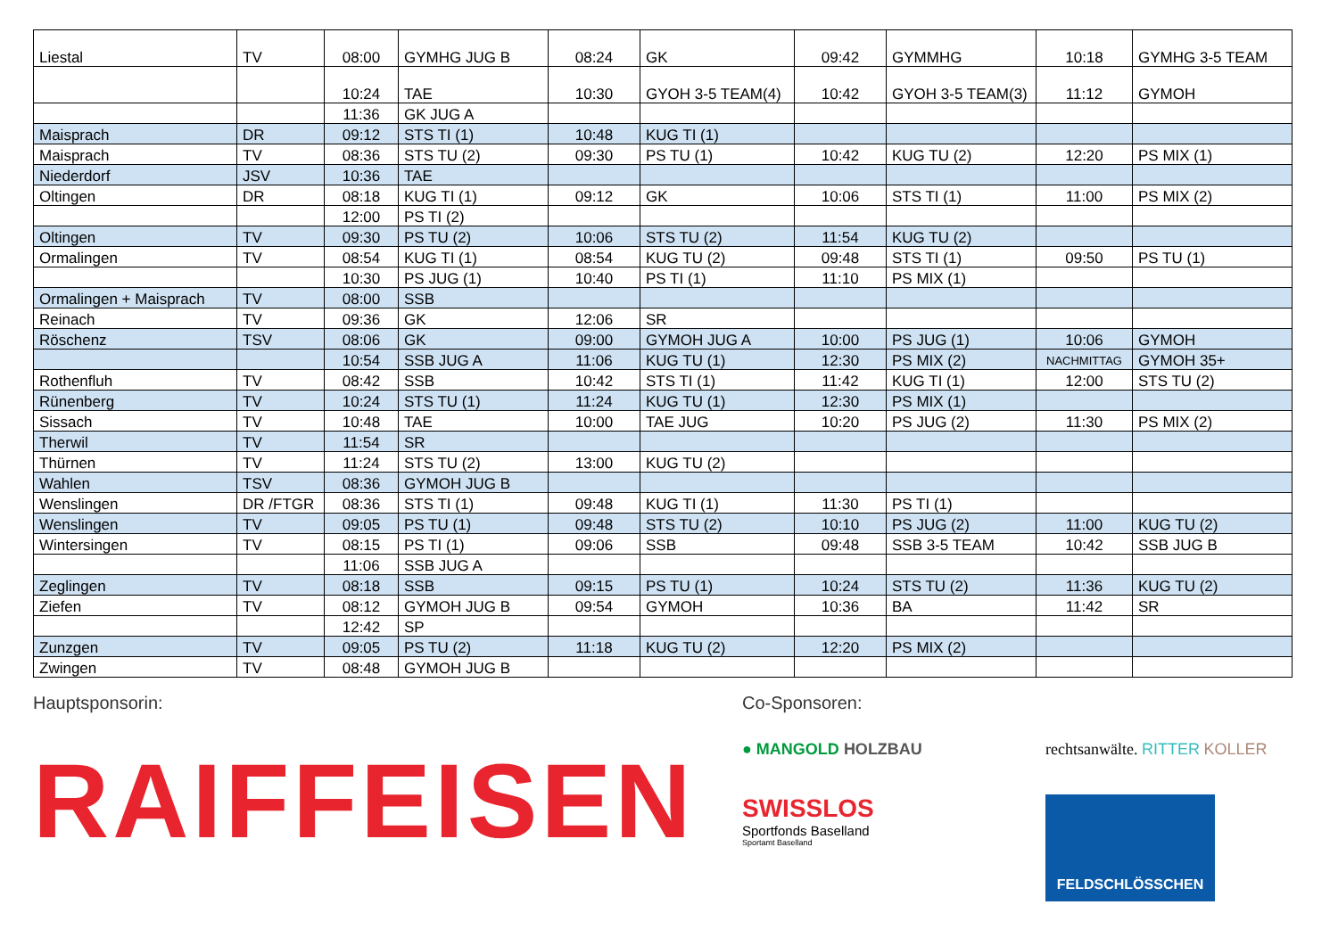| Liestal | TV | 08:00 | GYMHG JUG B | 08:24 | GK | 09:42 | GYMMHG | 10:18 | GYMHG 3-5 TEAM |
| | | 10:24 | TAE | 10:30 | GYOH 3-5 TEAM(4) | 10:42 | GYOH 3-5 TEAM(3) | 11:12 | GYMOH |
| | | 11:36 | GK JUG A | | | | | | |
| Maisprach | DR | 09:12 | STS TI (1) | 10:48 | KUG TI (1) | | | | |
| Maisprach | TV | 08:36 | STS TU (2) | 09:30 | PS TU (1) | 10:42 | KUG TU (2) | 12:20 | PS MIX (1) |
| Niederdorf | JSV | 10:36 | TAE | | | | | | |
| Oltingen | DR | 08:18 | KUG TI (1) | 09:12 | GK | 10:06 | STS TI (1) | 11:00 | PS MIX (2) |
| | | 12:00 | PS TI (2) | | | | | | |
| Oltingen | TV | 09:30 | PS TU (2) | 10:06 | STS TU (2) | 11:54 | KUG TU (2) | | |
| Ormalingen | TV | 08:54 | KUG TI (1) | 08:54 | KUG TU (2) | 09:48 | STS TI (1) | 09:50 | PS TU (1) |
| | | 10:30 | PS JUG (1) | 10:40 | PS TI (1) | 11:10 | PS MIX (1) | | |
| Ormalingen + Maisprach | TV | 08:00 | SSB | | | | | | |
| Reinach | TV | 09:36 | GK | 12:06 | SR | | | | |
| Röschenz | TSV | 08:06 | GK | 09:00 | GYMOH JUG A | 10:00 | PS JUG (1) | 10:06 | GYMOH |
| | | 10:54 | SSB JUG A | 11:06 | KUG TU (1) | 12:30 | PS MIX (2) | NACHMITTAG | GYMOH 35+ |
| Rothenfluh | TV | 08:42 | SSB | 10:42 | STS TI (1) | 11:42 | KUG TI (1) | 12:00 | STS TU (2) |
| Rünenberg | TV | 10:24 | STS TU (1) | 11:24 | KUG TU (1) | 12:30 | PS MIX (1) | | |
| Sissach | TV | 10:48 | TAE | 10:00 | TAE JUG | 10:20 | PS JUG (2) | 11:30 | PS MIX (2) |
| Therwil | TV | 11:54 | SR | | | | | | |
| Thürnen | TV | 11:24 | STS TU (2) | 13:00 | KUG TU (2) | | | | |
| Wahlen | TSV | 08:36 | GYMOH JUG B | | | | | | |
| Wenslingen | DR /FTGR | 08:36 | STS TI (1) | 09:48 | KUG TI (1) | 11:30 | PS TI (1) | | |
| Wenslingen | TV | 09:05 | PS TU (1) | 09:48 | STS TU (2) | 10:10 | PS JUG (2) | 11:00 | KUG TU (2) |
| Wintersingen | TV | 08:15 | PS TI (1) | 09:06 | SSB | 09:48 | SSB 3-5 TEAM | 10:42 | SSB JUG B |
| | | 11:06 | SSB JUG A | | | | | | |
| Zeglingen | TV | 08:18 | SSB | 09:15 | PS TU (1) | 10:24 | STS TU (2) | 11:36 | KUG TU (2) |
| Ziefen | TV | 08:12 | GYMOH JUG B | 09:54 | GYMOH | 10:36 | BA | 11:42 | SR |
| | | 12:42 | SP | | | | | | |
| Zunzgen | TV | 09:05 | PS TU (2) | 11:18 | KUG TU (2) | 12:20 | PS MIX (2) | | |
| Zwingen | TV | 08:48 | GYMOH JUG B | | | | | | |
Hauptsponsorin:
RAIFFEISEN
Co-Sponsoren:
● MANGOLD HOLZBAU
rechtsanwälte. RITTER KOLLER
SWISSLOS
Sportfonds Baselland
Sportamt Baselland
FELDSCHLÖSSCHEN